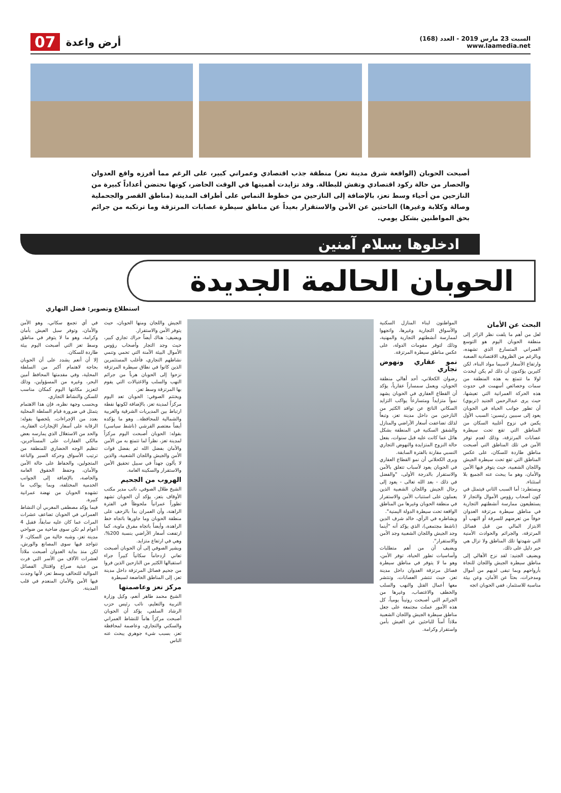السبت 23 مارس 2019 - العدد (168)
www.laamedia.net
أرض واعدة 07
أصبحت الحوبان (الواقعة شرق مدينة تعز) منطقة جذب اقتصادي وعمراني كبير، على الرغم مما أفرزه واقع العدوان والحصار من حالة ركود اقتصادي وتفش للبطالة. وقد تزايدت أهميتها في الوقت الحاضر، كونها تحتضن أعداداً كبيرة من النازحين من أحياء وسط تعز، بالإضافة إلى النازحين من خطوط التماس على أطراف المدينة (مناطق القصر والجحملية وصالة وكلابة وغيرها) الباحثين عن الأمن والاستقرار بعيداً عن مناطق سيطرة عصابات المرتزقة وما ترتكبه من جرائم بحق المواطنين بشكل يومي.
ادخلوها بسلام آمنين
الحوبان الحالمة الجديدة
استطلاع وتصوير: فضل النهاري
البحث عن الأمان
لعل من أهم ما يلفت نظر الزائر إلى منطقة الحوبان اليوم هو التوسع العمراني المتسارع الذي تشهده، وبالرغم من الظروف الاقتصادية الصعبة وارتفاع الأسعار لاسيما مواد البناء، لكن كثيرين يؤكدون أن ذلك لم يكن ليحدث لولا ما تتمتع به هذه المنطقة من سمات وخصائص أسهمت في حدوث هذه الحركة العمرانية التي تعيشها، حيث يرى عبدالرحمن الجنيد (تربوي) أن تطور جوانب الحياة في الحوبان يعود إلى سببين رئيسين: السبب الأول يكمن في نزوح أغلبية السكان من المناطق التي تقع تحت سيطرة عصابات المرتزقة، وذلك لعدم توفر الأمن في تلك المناطق التي أصبحت مناطق طاردة للسكان، على عكس المناطق التي تقع تحت سيطرة الجيش واللجان الشعبية، حيث يتوفر فيها الأمن والأمان، وهو ما يبحث عنه الجميع بلا استثناء.
ويستطرد: أما السبب الثاني فيتمثل في كون أصحاب رؤوس الأموال والتجار لا يستطيعون ممارسة أنشطتهم التجارية في مناطق سيطرة مرتزقة العدوان خوفاً من تعرضهم للسرقة أو النهب أو الابتزاز المالي من قبل فصائل المرتزقة، والجرائم والحوادث الأمنية التي شهدتها تلك المناطق ولا تزال هي خير دليل على ذلك.
ويضيف الجنيد: لقد نزح الأهالي إلى مناطق سيطرة الجيش واللجان للنجاة بأرواحهم وبما تبقى لديهم من أموال ومدخرات، بحثاً عن الأمان، وعن بيئة مناسبة للاستثمار، ففي الحوبان اتجه
المواطنون لبناء المنازل السكنية والأسواق التجارية وغيرها، واتجهوا لممارسة أنشطتهم التجارية والمهنية، وذلك لتوفر مقومات الدولة، على عكس مناطق سيطرة المرتزقة.
نمو عقاري ونهوض تجاري
رضوان الكحلاني، أحد أهالي منطقة الحوبان، ويعمل سمساراً عقارياً، يؤكد أن القطاع العقاري في الحوبان يشهد نمواً متزايداً ومتسارعاً يواكب التزايد السكاني الناتج عن توافد الكثير من النازحين من داخل مدينة تعز، وتبعاً لذلك تضاعفت أسعار الأراضي والمنازل والشقق السكنية في المنطقة بشكل هائل عما كانت عليه قبل سنوات، بفعل حالة النزوح المتزايدة والنهوض التجاري النسبي مقارنة بالفترة السابقة.
ويرى الكحلاني أن نمو القطاع العقاري في الحوبان يعود لأسباب تتعلق بالأمن والاستقرار بالدرجة الأولى، "والفضل في ذلك - بعد الله تعالى - يعود إلى رجال الجيش واللجان الشعبية الذين يعملون على استتباب الأمن والاستقرار في منطقة الحوبان وغيرها من المناطق الواقعة تحت سيطرة الدولة اليمنية".
ويشاطره في الرأي، خالد شرف الدين (ناشط مجتمعي)، الذي يؤكد أنه "أينما وجد الجيش واللجان الشعبية وجد الأمن والاستقرار".
ويضيف أن من أهم متطلبات وأساسيات تطور الحياة، توفر الأمن، وهو ما لا يتوفر في مناطق سيطرة فصائل مرتزقة العدوان داخل مدينة تعز، حيث تنتشر العصابات، وتنتشر معها أعمال القتل والنهب والسلب والخطف والاغتصاب، وغيرها من الجرائم التي أصبحت روتيناً يومياً، كل هذه الأمور عملت مجتمعة على جعل مناطق سيطرة الجيش واللجان الشعبية ملاذاً آمناً للباحثين عن العيش بأمن واستقرار وكرامة.
الجيش واللجان ومنها الحوبان، حيث يتوفر الأمن والاستقرار.
ويضيف: هناك أيضاً حراك تجاري كبير، حيث وجد التجار وأصحاب رؤوس الأموال البيئة الآمنة التي تحمي وتنمي نشاطهم التجاري، فأغلب المستثمرين الذين كانوا في نطاق سيطرة المرتزقة نزحوا إلى الحوبان هرباً من جرائم النهب والسلب والاغتيالات التي يقوم بها المرتزقة وسط تعز.
ويختتم الصوفي: الحوبان تعد اليوم مركزاً لمدينة تعز، بالإضافة لكونها نقطة ارتباط بين المديريات الشرقية والغربية والشمالية للمحافظة.. وهو ما يؤكده أيضاً معتصم القرشي (ناشط سياسي) بقوله: الحوبان أصبحت اليوم مركزاً لمدينة تعز، نظراً لما تتمتع به من الأمن والأمان بفضل الله ثم بفضل قوات الأمن والجيش واللجان الشعبية، والذين لا يألون جهداً في سبيل تحقيق الأمن والاستقرار والسكينة العامة.
الهروب من الجحيم
الشيخ طلال الصوفي، نائب مدير مكتب الأوقاف بتعز، يؤكد أن الحوبان تشهد تطوراً عمرانياً ملحوظاً في الفترة الراهنة، وأن العمران بدأ بالزحف على منطقة الحوبان وما جاورها باتجاه خط الراهدة، وأيضاً باتجاه مفرق ماوية، كما ارتفعت أسعار الأراضي بنسبة 200%، وهي في ارتفاع متزايد.
ويشير الصوفي إلى أن الحوبان أصبحت تعاني ازدحاماً سكانياً كبيراً جراء استقبالها الكثير من النازحين الذين فروا من جحيم فصائل المرتزقة داخل مدينة تعز، إلى المناطق الخاضعة لسيطرة
مركز تعز وعاصمتها
الشيخ محمد طاهر أنعم، وكيل وزارة التربية والتعليم، نائب رئيس حزب الرشاد السلفي، يؤكد أن الحوبان أصبحت مركزاً هاماً للنشاط العمراني والسكني والتجاري، وعاصمة لمحافظة تعز، بسبب شيء جوهري يبحث عنه الناس
في أي تجمع سكاني، وهو الأمن والأمان، وتوفر سبل العيش بأمان وكرامة، وهو ما لا يتوفر في مناطق وسط تعز التي أصبحت اليوم بيئة طاردة للسكان.
إلا أن أنعم يشدد على أن الحوبان بحاجة لاهتمام أكبر من السلطة المحلية، وفي مقدمتها المحافظ أمين البحر، وغيره من المسؤولين، وذلك لتعزيز مكانتها اليوم كمكان مناسب للسكن والنشاط التجاري.
وبحسب وجهة نظره، فإن هذا الاهتمام يتمثل في ضرورة قيام السلطة المحلية بعدد من الإجراءات، يلخصها بقوله: الرقابة على أسعار الإيجارات العقارية، والحد من الاستغلال الذي يمارسه بعض مالكي العقارات على المستأجرين، تنظيم الوجه الحضاري للمنطقة من ترتيب الأسواق وحركة السير والباعة المتجولين، والحفاظ على حالة الأمن والأمان، وحفظ الحقوق العامة والخاصة، بالإضافة إلى الجوانب الخدمية المختلفة، وبما يواكب ما تشهده الحوبان من نهضة عمرانية كبيرة.
فيما يؤكد مصطفى المغربي أن النشاط العمراني في الحوبان تضاعف عشرات المرات عما كان عليه سابقاً، فقبل 4 أعوام لم تكن سوى ضاحية من ضواحي مدينة تعز، وشبه خالية من السكان، لا تتواجد فيها سوى المصانع والورش، لكن منذ بداية العدوان أصبحت ملاذاً لعشرات الآلاف من الأسر التي فرت من عبثية صراع واقتتال الفصائل الموالية للتحالف وسط تعز، لأنها وجدت فيها الأمن والأمان المنعدم في قلب المدينة.